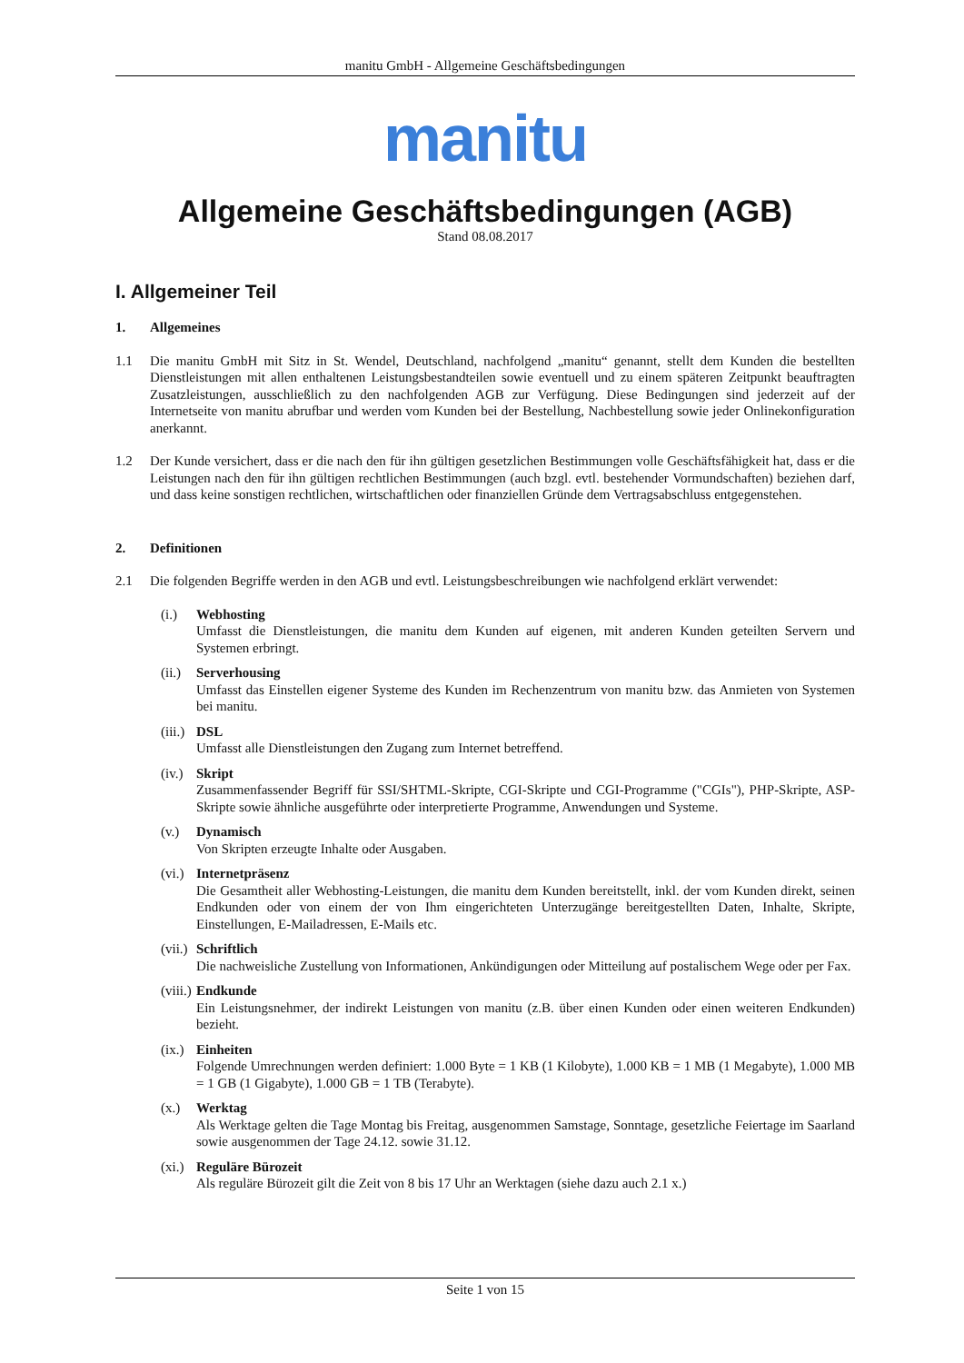manitu GmbH - Allgemeine Geschäftsbedingungen
manitu
Allgemeine Geschäftsbedingungen (AGB)
Stand 08.08.2017
I. Allgemeiner Teil
1. Allgemeines
1.1 Die manitu GmbH mit Sitz in St. Wendel, Deutschland, nachfolgend „manitu“ genannt, stellt dem Kunden die bestellten Dienstleistungen mit allen enthaltenen Leistungsbestandteilen sowie eventuell und zu einem späteren Zeitpunkt beauftragten Zusatzleistungen, ausschließlich zu den nachfolgenden AGB zur Verfügung. Diese Bedingungen sind jederzeit auf der Internetseite von manitu abrufbar und werden vom Kunden bei der Bestellung, Nachbestellung sowie jeder Onlinekonfiguration anerkannt.
1.2 Der Kunde versichert, dass er die nach den für ihn gültigen gesetzlichen Bestimmungen volle Geschäftsfähigkeit hat, dass er die Leistungen nach den für ihn gültigen rechtlichen Bestimmungen (auch bzgl. evtl. bestehender Vormundschaften) beziehen darf, und dass keine sonstigen rechtlichen, wirtschaftlichen oder finanziellen Gründe dem Vertragsabschluss entgegenstehen.
2. Definitionen
2.1 Die folgenden Begriffe werden in den AGB und evtl. Leistungsbeschreibungen wie nachfolgend erklärt verwendet:
(i.) Webhosting
Umfasst die Dienstleistungen, die manitu dem Kunden auf eigenen, mit anderen Kunden geteilten Servern und Systemen erbringt.
(ii.)
Serverhousing
Umfasst das Einstellen eigener Systeme des Kunden im Rechenzentrum von manitu bzw. das Anmieten von Systemen bei manitu.
(iii.)
DSL
Umfasst alle Dienstleistungen den Zugang zum Internet betreffend.
(iv.)
Skript
Zusammenfassender Begriff für SSI/SHTML-Skripte, CGI-Skripte und CGI-Programme ("CGIs"), PHP-Skripte, ASP-Skripte sowie ähnliche ausgeführte oder interpretierte Programme, Anwendungen und Systeme.
(v.) Dynamisch
Von Skripten erzeugte Inhalte oder Ausgaben.
(vi.)
Internetpräsenz
Die Gesamtheit aller Webhosting-Leistungen, die manitu dem Kunden bereitstellt, inkl. der vom Kunden direkt, seinen Endkunden oder von einem der von Ihm eingerichteten Unterzugänge bereitgestellten Daten, Inhalte, Skripte, Einstellungen, E-Mailadressen, E-Mails etc.
(vii.)
Schriftlich
Die nachweisliche Zustellung von Informationen, Ankündigungen oder Mitteilung auf postalischem Wege oder per Fax.
(viii.)
Endkunde
Ein Leistungsnehmer, der indirekt Leistungen von manitu (z.B. über einen Kunden oder einen weiteren Endkunden) bezieht.
(ix.)
Einheiten
Folgende Umrechnungen werden definiert: 1.000 Byte = 1 KB (1 Kilobyte), 1.000 KB = 1 MB (1 Megabyte), 1.000 MB = 1 GB (1 Gigabyte), 1.000 GB = 1 TB (Terabyte).
(x.) Werktag
Als Werktage gelten die Tage Montag bis Freitag, ausgenommen Samstage, Sonntage, gesetzliche Feiertage im Saarland sowie ausgenommen der Tage 24.12. sowie 31.12.
(xi.)
Reguläre Bürozeit
Als reguläre Bürozeit gilt die Zeit von 8 bis 17 Uhr an Werktagen (siehe dazu auch 2.1 x.)
Seite 1 von 15